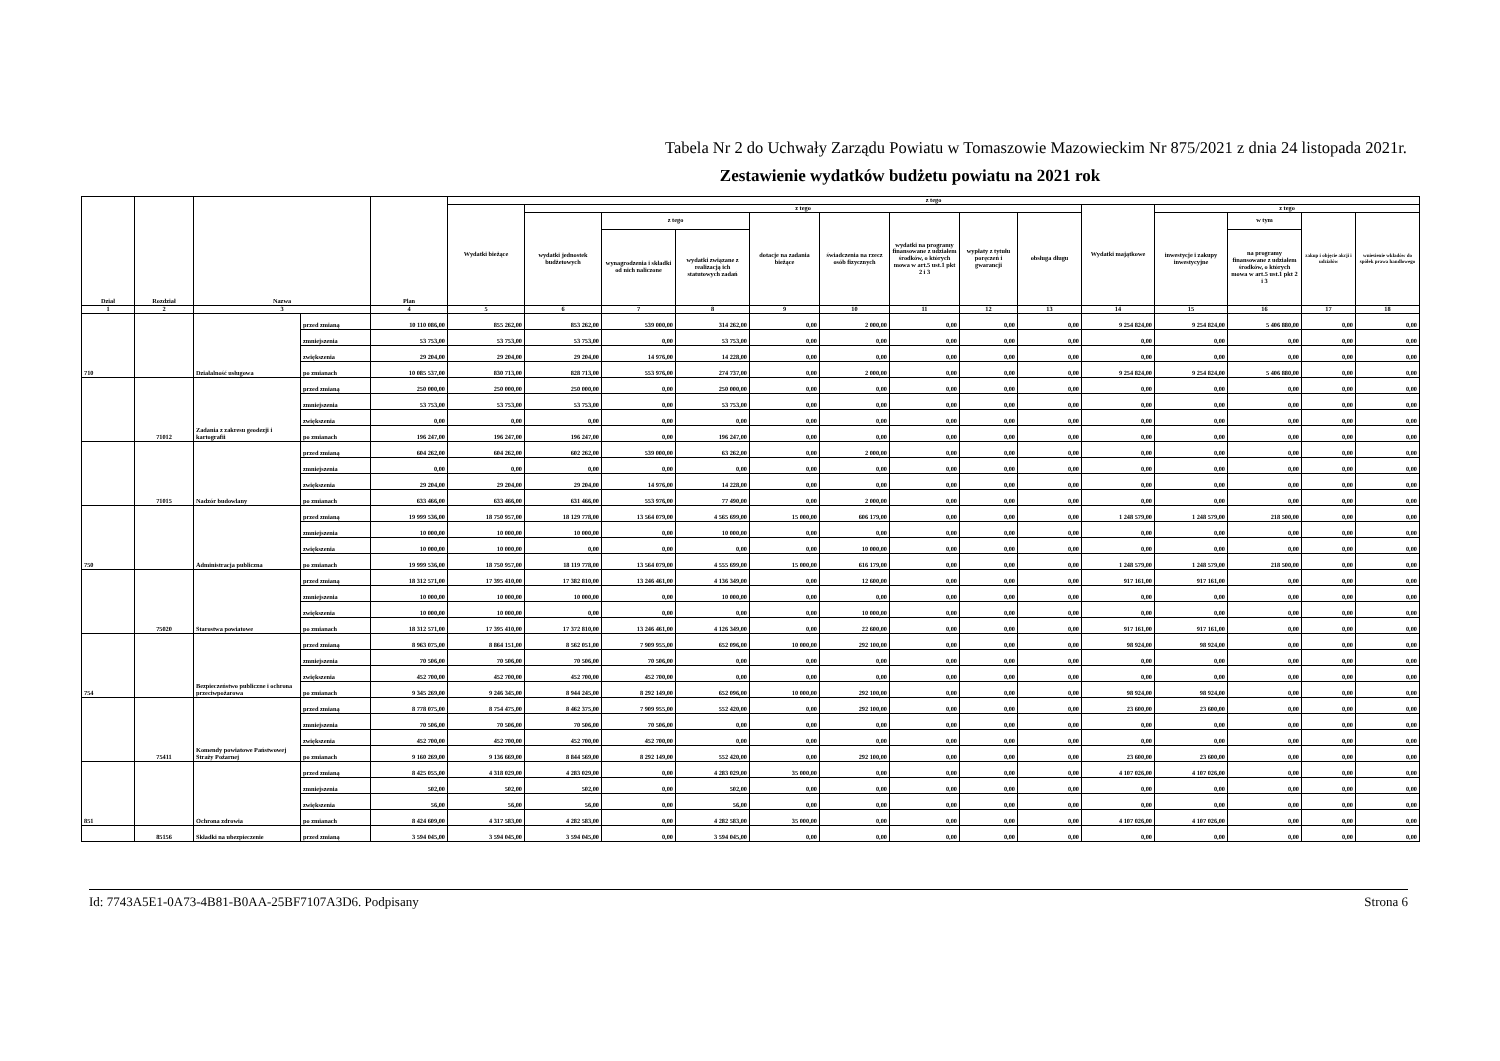Tabela Nr 2 do Uchwały Zarządu Powiatu w Tomaszowie Mazowieckim Nr 875/2021 z dnia 24 listopada 2021r.
Zestawienie wydatków budżetu powiatu na 2021 rok
| Dział | Rozdział | Nazwa | | Plan | z tego | | | | | | | | | | | | | |
| --- | --- | --- | --- | --- | --- | --- | --- | --- | --- | --- | --- | --- | --- | --- | --- | --- | --- | --- |
| | | | | | Wydatki bieżące | z tego | | | | | | | | Wydatki majątkowe | z tego | | | |
| | | | | | | wydatki jednostek budżetowych | z tego | | dotacje na zadania bieżące | świadczenia na rzecz osób fizycznych | wydatki na programy finansowane z udziałem środków, o których mowa w art.5 ust.1 pkt 2 i 3 | wypłaty z tytułu poręczeń i gwarancji | obsługa długu | | inwestycje i zakupy inwestycyjne | w tym | zakup i objęcie akcji i udziałów | wniesienie wkładów do spółek prawa handlowego |
| | | | | | | | wynagrodzenia i składki od nich naliczone | wydatki związane z realizacją ich statutowych zadań | | | | | | | | na programy finansowane z udziałem środków, o których mowa w art.5 ust.1 pkt 2 i 3 | | |
| 1 | 2 | 3 | | 4 | 5 | 6 | 7 | 8 | 9 | 10 | 11 | 12 | 13 | 14 | 15 | 16 | 17 | 18 |
| 710 | | Działalność usługowa | przed zmianą | 10 110 086,00 | 855 262,00 | 853 262,00 | 539 000,00 | 314 262,00 | 0,00 | 2 000,00 | 0,00 | 0,00 | 0,00 | 9 254 824,00 | 9 254 824,00 | 5 406 880,00 | 0,00 | 0,00 |
| | | | zmniejszenia | 53 753,00 | 53 753,00 | 53 753,00 | 0,00 | 53 753,00 | 0,00 | 0,00 | 0,00 | 0,00 | 0,00 | 0,00 | 0,00 | 0,00 | 0,00 | 0,00 |
| | | | zwiększenia | 29 204,00 | 29 204,00 | 29 204,00 | 14 976,00 | 14 228,00 | 0,00 | 0,00 | 0,00 | 0,00 | 0,00 | 0,00 | 0,00 | 0,00 | 0,00 | 0,00 |
| | | | po zmianach | 10 085 537,00 | 830 713,00 | 828 713,00 | 553 976,00 | 274 737,00 | 0,00 | 2 000,00 | 0,00 | 0,00 | 0,00 | 9 254 824,00 | 9 254 824,00 | 5 406 880,00 | 0,00 | 0,00 |
| | 71012 | Zadania z zakresu geodezji i kartografii | przed zmianą | 250 000,00 | 250 000,00 | 250 000,00 | 0,00 | 250 000,00 | 0,00 | 0,00 | 0,00 | 0,00 | 0,00 | 0,00 | 0,00 | 0,00 | 0,00 | 0,00 |
| | | | zmniejszenia | 53 753,00 | 53 753,00 | 53 753,00 | 0,00 | 53 753,00 | 0,00 | 0,00 | 0,00 | 0,00 | 0,00 | 0,00 | 0,00 | 0,00 | 0,00 | 0,00 |
| | | | zwiększenia | 0,00 | 0,00 | 0,00 | 0,00 | 0,00 | 0,00 | 0,00 | 0,00 | 0,00 | 0,00 | 0,00 | 0,00 | 0,00 | 0,00 | 0,00 |
| | | | po zmianach | 196 247,00 | 196 247,00 | 196 247,00 | 0,00 | 196 247,00 | 0,00 | 0,00 | 0,00 | 0,00 | 0,00 | 0,00 | 0,00 | 0,00 | 0,00 | 0,00 |
| | 71015 | Nadzór budowlany | przed zmianą | 604 262,00 | 604 262,00 | 602 262,00 | 539 000,00 | 63 262,00 | 0,00 | 2 000,00 | 0,00 | 0,00 | 0,00 | 0,00 | 0,00 | 0,00 | 0,00 | 0,00 |
| | | | zmniejszenia | 0,00 | 0,00 | 0,00 | 0,00 | 0,00 | 0,00 | 0,00 | 0,00 | 0,00 | 0,00 | 0,00 | 0,00 | 0,00 | 0,00 | 0,00 |
| | | | zwiększenia | 29 204,00 | 29 204,00 | 29 204,00 | 14 976,00 | 14 228,00 | 0,00 | 0,00 | 0,00 | 0,00 | 0,00 | 0,00 | 0,00 | 0,00 | 0,00 | 0,00 |
| | | | po zmianach | 633 466,00 | 633 466,00 | 631 466,00 | 553 976,00 | 77 490,00 | 0,00 | 2 000,00 | 0,00 | 0,00 | 0,00 | 0,00 | 0,00 | 0,00 | 0,00 | 0,00 |
| 750 | | Administracja publiczna | przed zmianą | 19 999 536,00 | 18 750 957,00 | 18 129 778,00 | 13 564 079,00 | 4 565 699,00 | 15 000,00 | 606 179,00 | 0,00 | 0,00 | 0,00 | 1 248 579,00 | 1 248 579,00 | 218 500,00 | 0,00 | 0,00 |
| | | | zmniejszenia | 10 000,00 | 10 000,00 | 10 000,00 | 0,00 | 10 000,00 | 0,00 | 0,00 | 0,00 | 0,00 | 0,00 | 0,00 | 0,00 | 0,00 | 0,00 | 0,00 |
| | | | zwiększenia | 10 000,00 | 10 000,00 | 0,00 | 0,00 | 0,00 | 0,00 | 10 000,00 | 0,00 | 0,00 | 0,00 | 0,00 | 0,00 | 0,00 | 0,00 | 0,00 |
| | | | po zmianach | 19 999 536,00 | 18 750 957,00 | 18 119 778,00 | 13 564 079,00 | 4 555 699,00 | 15 000,00 | 616 179,00 | 0,00 | 0,00 | 0,00 | 1 248 579,00 | 1 248 579,00 | 218 500,00 | 0,00 | 0,00 |
| | 75020 | Starostwa powiatowe | przed zmianą | 18 312 571,00 | 17 395 410,00 | 17 382 810,00 | 13 246 461,00 | 4 136 349,00 | 0,00 | 12 600,00 | 0,00 | 0,00 | 0,00 | 917 161,00 | 917 161,00 | 0,00 | 0,00 | 0,00 |
| | | | zmniejszenia | 10 000,00 | 10 000,00 | 10 000,00 | 0,00 | 10 000,00 | 0,00 | 0,00 | 0,00 | 0,00 | 0,00 | 0,00 | 0,00 | 0,00 | 0,00 | 0,00 |
| | | | zwiększenia | 10 000,00 | 10 000,00 | 0,00 | 0,00 | 0,00 | 0,00 | 10 000,00 | 0,00 | 0,00 | 0,00 | 0,00 | 0,00 | 0,00 | 0,00 | 0,00 |
| | | | po zmianach | 18 312 571,00 | 17 395 410,00 | 17 372 810,00 | 13 246 461,00 | 4 126 349,00 | 0,00 | 22 600,00 | 0,00 | 0,00 | 0,00 | 917 161,00 | 917 161,00 | 0,00 | 0,00 | 0,00 |
| 754 | | Bezpieczeństwo publiczne i ochrona przeciwpożarowa | przed zmianą | 8 963 075,00 | 8 864 151,00 | 8 562 051,00 | 7 909 955,00 | 652 096,00 | 10 000,00 | 292 100,00 | 0,00 | 0,00 | 0,00 | 98 924,00 | 98 924,00 | 0,00 | 0,00 | 0,00 |
| | | | zmniejszenia | 70 506,00 | 70 506,00 | 70 506,00 | 70 506,00 | 0,00 | 0,00 | 0,00 | 0,00 | 0,00 | 0,00 | 0,00 | 0,00 | 0,00 | 0,00 | 0,00 |
| | | | zwiększenia | 452 700,00 | 452 700,00 | 452 700,00 | 452 700,00 | 0,00 | 0,00 | 0,00 | 0,00 | 0,00 | 0,00 | 0,00 | 0,00 | 0,00 | 0,00 | 0,00 |
| | | | po zmianach | 9 345 269,00 | 9 246 345,00 | 8 944 245,00 | 8 292 149,00 | 652 096,00 | 10 000,00 | 292 100,00 | 0,00 | 0,00 | 0,00 | 98 924,00 | 98 924,00 | 0,00 | 0,00 | 0,00 |
| | 75411 | Komendy powiatowe Państwowej Straży Pożarnej | przed zmianą | 8 778 075,00 | 8 754 475,00 | 8 462 375,00 | 7 909 955,00 | 552 420,00 | 0,00 | 292 100,00 | 0,00 | 0,00 | 0,00 | 23 600,00 | 23 600,00 | 0,00 | 0,00 | 0,00 |
| | | | zmniejszenia | 70 506,00 | 70 506,00 | 70 506,00 | 70 506,00 | 0,00 | 0,00 | 0,00 | 0,00 | 0,00 | 0,00 | 0,00 | 0,00 | 0,00 | 0,00 | 0,00 |
| | | | zwiększenia | 452 700,00 | 452 700,00 | 452 700,00 | 452 700,00 | 0,00 | 0,00 | 0,00 | 0,00 | 0,00 | 0,00 | 0,00 | 0,00 | 0,00 | 0,00 | 0,00 |
| | | | po zmianach | 9 160 269,00 | 9 136 669,00 | 8 844 569,00 | 8 292 149,00 | 552 420,00 | 0,00 | 292 100,00 | 0,00 | 0,00 | 0,00 | 23 600,00 | 23 600,00 | 0,00 | 0,00 | 0,00 |
| 851 | | Ochrona zdrowia | przed zmianą | 8 425 055,00 | 4 318 029,00 | 4 283 029,00 | 0,00 | 4 283 029,00 | 35 000,00 | 0,00 | 0,00 | 0,00 | 0,00 | 4 107 026,00 | 4 107 026,00 | 0,00 | 0,00 | 0,00 |
| | | | zmniejszenia | 502,00 | 502,00 | 502,00 | 0,00 | 502,00 | 0,00 | 0,00 | 0,00 | 0,00 | 0,00 | 0,00 | 0,00 | 0,00 | 0,00 | 0,00 |
| | | | zwiększenia | 56,00 | 56,00 | 56,00 | 0,00 | 56,00 | 0,00 | 0,00 | 0,00 | 0,00 | 0,00 | 0,00 | 0,00 | 0,00 | 0,00 | 0,00 |
| | | | po zmianach | 8 424 609,00 | 4 317 583,00 | 4 282 583,00 | 0,00 | 4 282 583,00 | 35 000,00 | 0,00 | 0,00 | 0,00 | 0,00 | 4 107 026,00 | 4 107 026,00 | 0,00 | 0,00 | 0,00 |
| | 85156 | Składki na ubezpieczenie | przed zmianą | 3 594 045,00 | 3 594 045,00 | 3 594 045,00 | 0,00 | 3 594 045,00 | 0,00 | 0,00 | 0,00 | 0,00 | 0,00 | 0,00 | 0,00 | 0,00 | 0,00 | 0,00 |
Id: 7743A5E1-0A73-4B81-B0AA-25BF7107A3D6. Podpisany Strona 6